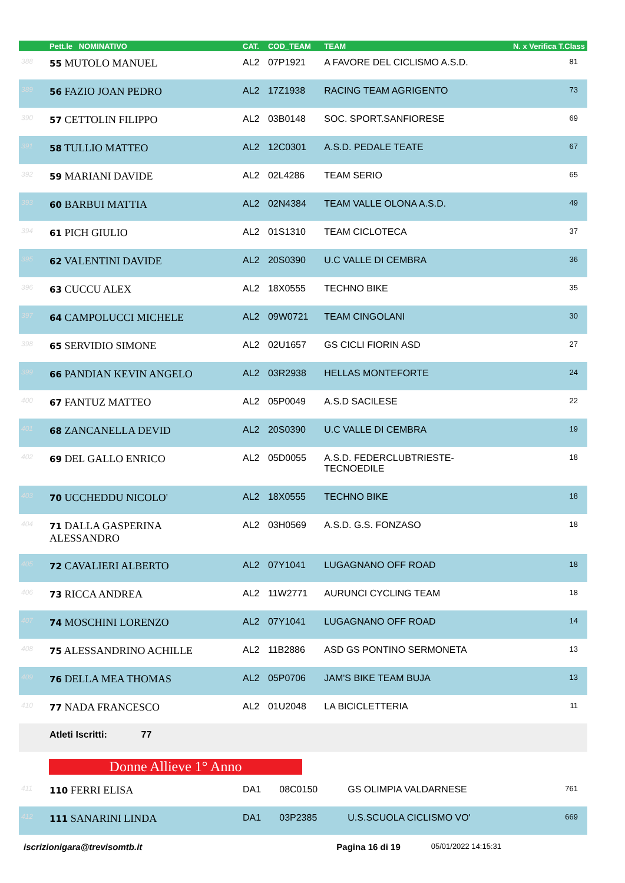| | Pett.le NOMINATIVO | CAT. | COD_TEAM | TEAM | N. x Verifica T.Class |
| --- | --- | --- | --- | --- | --- |
| 388 | 55 MUTOLO MANUEL | AL2 | 07P1921 | A FAVORE DEL CICLISMO A.S.D. | 81 |
| 389 | 56 FAZIO JOAN PEDRO | AL2 | 17Z1938 | RACING TEAM AGRIGENTO | 73 |
| 390 | 57 CETTOLIN FILIPPO | AL2 | 03B0148 | SOC. SPORT.SANFIORESE | 69 |
| 391 | 58 TULLIO MATTEO | AL2 | 12C0301 | A.S.D. PEDALE TEATE | 67 |
| 392 | 59 MARIANI DAVIDE | AL2 | 02L4286 | TEAM SERIO | 65 |
| 393 | 60 BARBUI MATTIA | AL2 | 02N4384 | TEAM VALLE OLONA A.S.D. | 49 |
| 394 | 61 PICH GIULIO | AL2 | 01S1310 | TEAM CICLOTECA | 37 |
| 395 | 62 VALENTINI DAVIDE | AL2 | 20S0390 | U.C VALLE DI CEMBRA | 36 |
| 396 | 63 CUCCU ALEX | AL2 | 18X0555 | TECHNO BIKE | 35 |
| 397 | 64 CAMPOLUCCI MICHELE | AL2 | 09W0721 | TEAM CINGOLANI | 30 |
| 398 | 65 SERVIDIO SIMONE | AL2 | 02U1657 | GS CICLI FIORIN ASD | 27 |
| 399 | 66 PANDIAN KEVIN ANGELO | AL2 | 03R2938 | HELLAS MONTEFORTE | 24 |
| 400 | 67 FANTUZ MATTEO | AL2 | 05P0049 | A.S.D SACILESE | 22 |
| 401 | 68 ZANCANELLA DEVID | AL2 | 20S0390 | U.C VALLE DI CEMBRA | 19 |
| 402 | 69 DEL GALLO ENRICO | AL2 | 05D0055 | A.S.D. FEDERCLUBTRIESTE- TECNOEDILE | 18 |
| 403 | 70 UCCHEDDU NICOLO' | AL2 | 18X0555 | TECHNO BIKE | 18 |
| 404 | 71 DALLA GASPERINA ALESSANDRO | AL2 | 03H0569 | A.S.D. G.S. FONZASO | 18 |
| 405 | 72 CAVALIERI ALBERTO | AL2 | 07Y1041 | LUGAGNANO OFF ROAD | 18 |
| 406 | 73 RICCA ANDREA | AL2 | 11W2771 | AURUNCI CYCLING TEAM | 18 |
| 407 | 74 MOSCHINI LORENZO | AL2 | 07Y1041 | LUGAGNANO OFF ROAD | 14 |
| 408 | 75 ALESSANDRINO ACHILLE | AL2 | 11B2886 | ASD GS PONTINO SERMONETA | 13 |
| 409 | 76 DELLA MEA THOMAS | AL2 | 05P0706 | JAM'S BIKE TEAM BUJA | 13 |
| 410 | 77 NADA FRANCESCO | AL2 | 01U2048 | LA BICICLETTERIA | 11 |
| | Atleti Iscritti: 77 | | | | |
Donne Allieve 1° Anno
| 411 | 110 FERRI ELISA | DA1 | 08C0150 | GS OLIMPIA VALDARNESE | 761 |
| 412 | 111 SANARINI LINDA | DA1 | 03P2385 | U.S.SCUOLA CICLISMO VO' | 669 |
iscrizionigara@trevisomtb.it Pagina 16 di 19 05/01/2022 14:15:31